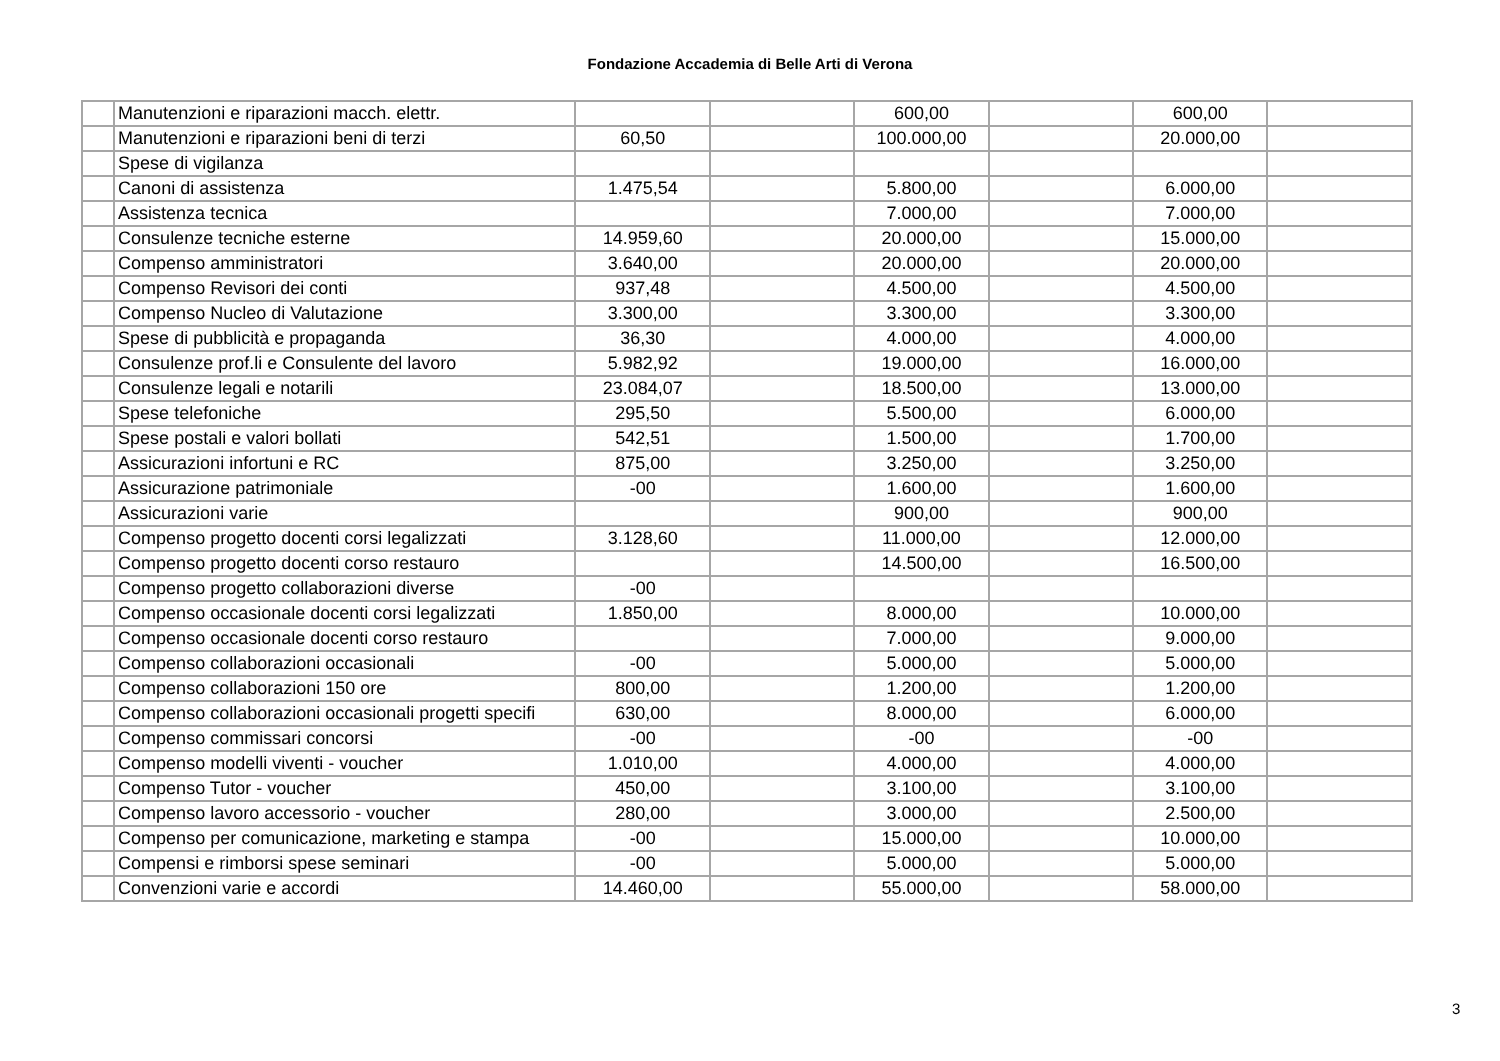Fondazione Accademia di Belle Arti di Verona
| | Manutenzioni e riparazioni macch. elettr. | | | 600,00 | | 600,00 | |
| | Manutenzioni e riparazioni beni di terzi | 60,50 | | 100.000,00 | | 20.000,00 | |
| | Spese di vigilanza | | | | | | |
| | Canoni di assistenza | 1.475,54 | | 5.800,00 | | 6.000,00 | |
| | Assistenza tecnica | | | 7.000,00 | | 7.000,00 | |
| | Consulenze tecniche esterne | 14.959,60 | | 20.000,00 | | 15.000,00 | |
| | Compenso amministratori | 3.640,00 | | 20.000,00 | | 20.000,00 | |
| | Compenso Revisori dei conti | 937,48 | | 4.500,00 | | 4.500,00 | |
| | Compenso Nucleo di Valutazione | 3.300,00 | | 3.300,00 | | 3.300,00 | |
| | Spese di pubblicità e propaganda | 36,30 | | 4.000,00 | | 4.000,00 | |
| | Consulenze prof.li e Consulente del lavoro | 5.982,92 | | 19.000,00 | | 16.000,00 | |
| | Consulenze legali e notarili | 23.084,07 | | 18.500,00 | | 13.000,00 | |
| | Spese telefoniche | 295,50 | | 5.500,00 | | 6.000,00 | |
| | Spese postali e valori bollati | 542,51 | | 1.500,00 | | 1.700,00 | |
| | Assicurazioni infortuni e RC | 875,00 | | 3.250,00 | | 3.250,00 | |
| | Assicurazione patrimoniale | -00 | | 1.600,00 | | 1.600,00 | |
| | Assicurazioni varie | | | 900,00 | | 900,00 | |
| | Compenso progetto docenti corsi legalizzati | 3.128,60 | | 11.000,00 | | 12.000,00 | |
| | Compenso progetto docenti corso restauro | | | 14.500,00 | | 16.500,00 | |
| | Compenso progetto collaborazioni diverse | -00 | | | | | |
| | Compenso occasionale docenti corsi legalizzati | 1.850,00 | | 8.000,00 | | 10.000,00 | |
| | Compenso occasionale docenti corso restauro | | | 7.000,00 | | 9.000,00 | |
| | Compenso collaborazioni occasionali | -00 | | 5.000,00 | | 5.000,00 | |
| | Compenso collaborazioni 150 ore | 800,00 | | 1.200,00 | | 1.200,00 | |
| | Compenso collaborazioni occasionali progetti specifi | 630,00 | | 8.000,00 | | 6.000,00 | |
| | Compenso commissari concorsi | -00 | | -00 | | -00 | |
| | Compenso modelli viventi - voucher | 1.010,00 | | 4.000,00 | | 4.000,00 | |
| | Compenso Tutor - voucher | 450,00 | | 3.100,00 | | 3.100,00 | |
| | Compenso lavoro accessorio - voucher | 280,00 | | 3.000,00 | | 2.500,00 | |
| | Compenso per comunicazione, marketing e stampa | -00 | | 15.000,00 | | 10.000,00 | |
| | Compensi e rimborsi spese seminari | -00 | | 5.000,00 | | 5.000,00 | |
| | Convenzioni varie e accordi | 14.460,00 | | 55.000,00 | | 58.000,00 | |
3